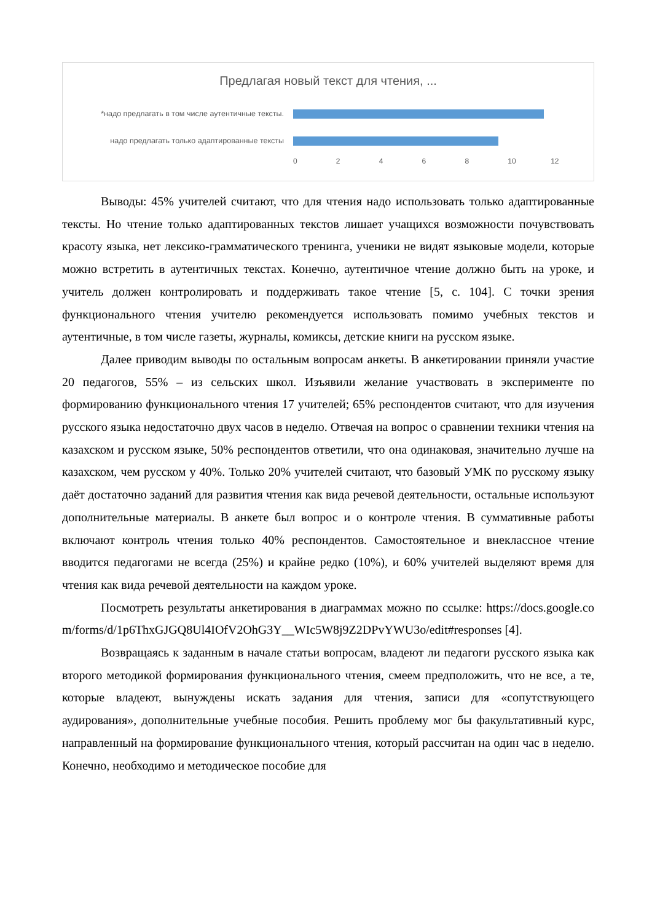Предлагая новый текст для чтения, ...
*надо предлагать в том числе аутентичные тексты.
надо предлагать только адаптированные тексты
0 2 4 6 8 10 12
Выводы: 45% учителей считают, что для чтения надо использовать только адаптированные тексты. Но чтение только адаптированных текстов лишает учащихся возможности почувствовать красоту языка, нет лексико-грамматического тренинга, ученики не видят языковые модели, которые можно встретить в аутентичных текстах. Конечно, аутентичное чтение должно быть на уроке, и учитель должен контролировать и поддерживать такое чтение [5, с. 104]. С точки зрения функционального чтения учителю рекомендуется использовать помимо учебных текстов и аутентичные, в том числе газеты, журналы, комиксы, детские книги на русском языке.
Далее приводим выводы по остальным вопросам анкеты. В анкетировании приняли участие 20 педагогов, 55% – из сельских школ. Изъявили желание участвовать в эксперименте по формированию функционального чтения 17 учителей; 65% респондентов считают, что для изучения русского языка недостаточно двух часов в неделю. Отвечая на вопрос о сравнении техники чтения на казахском и русском языке, 50% респондентов ответили, что она одинаковая, значительно лучше на казахском, чем русском у 40%. Только 20% учителей считают, что базовый УМК по русскому языку даёт достаточно заданий для развития чтения как вида речевой деятельности, остальные используют дополнительные материалы. В анкете был вопрос и о контроле чтения. В суммативные работы включают контроль чтения только 40% респондентов. Самостоятельное и внеклассное чтение вводится педагогами не всегда (25%) и крайне редко (10%), и 60% учителей выделяют время для чтения как вида речевой деятельности на каждом уроке.
Посмотреть результаты анкетирования в диаграммах можно по ссылке: https://docs.google.com/forms/d/1p6ThxGJGQ8Ul4IOfV2OhG3Y__WIc5W8j9Z2DPvYWU3o/edit#responses [4].
Возвращаясь к заданным в начале статьи вопросам, владеют ли педагоги русского языка как второго методикой формирования функционального чтения, смеем предположить, что не все, а те, которые владеют, вынуждены искать задания для чтения, записи для «сопутствующего аудирования», дополнительные учебные пособия. Решить проблему мог бы факультативный курс, направленный на формирование функционального чтения, который рассчитан на один час в неделю. Конечно, необходимо и методическое пособие для